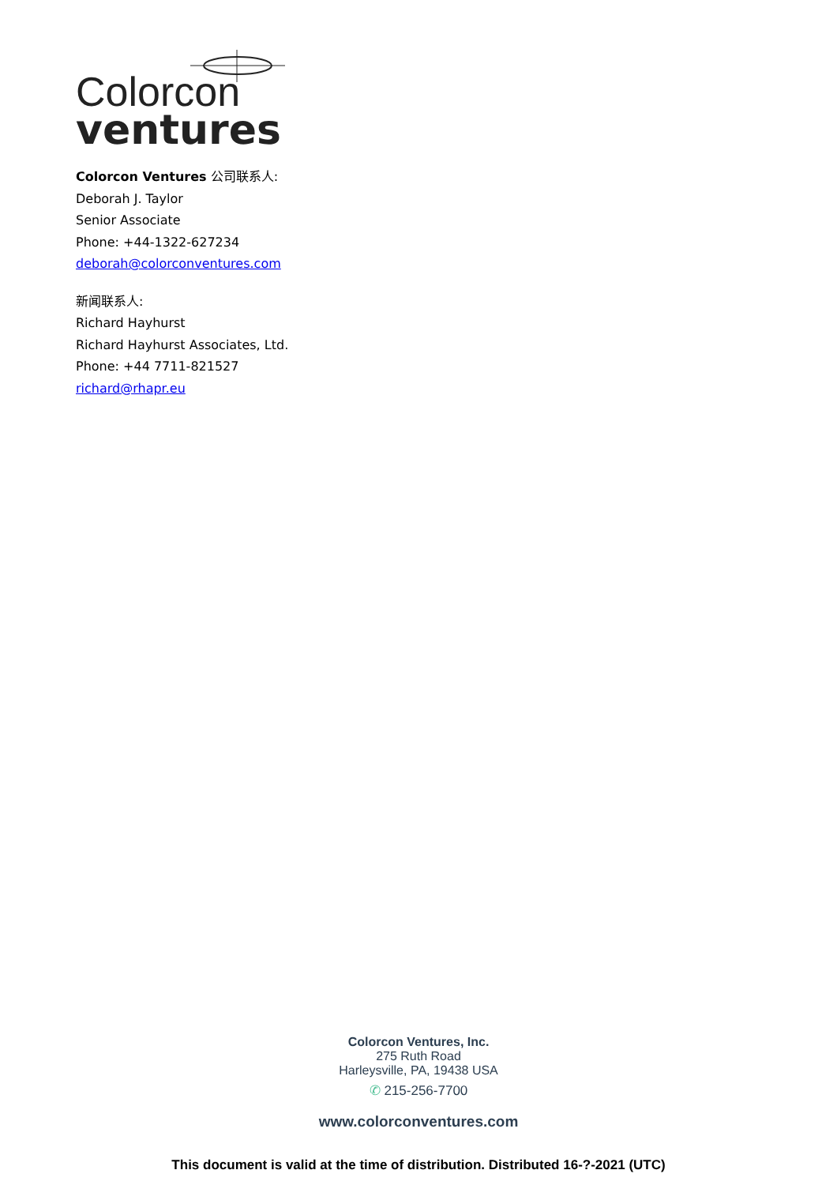Colorcon
ventures
Colorcon Ventures 公司联系人:
Deborah J. Taylor
Senior Associate
Phone: +44-1322-627234
deborah@colorconventures.com
新闻联系人:
Richard Hayhurst
Richard Hayhurst Associates, Ltd.
Phone: +44 7711-821527
richard@rhapr.eu
Colorcon Ventures, Inc.
275 Ruth Road
Harleysville, PA, 19438 USA
✆ 215-256-7700
www.colorconventures.com
This document is valid at the time of distribution. Distributed 16-?-2021 (UTC)